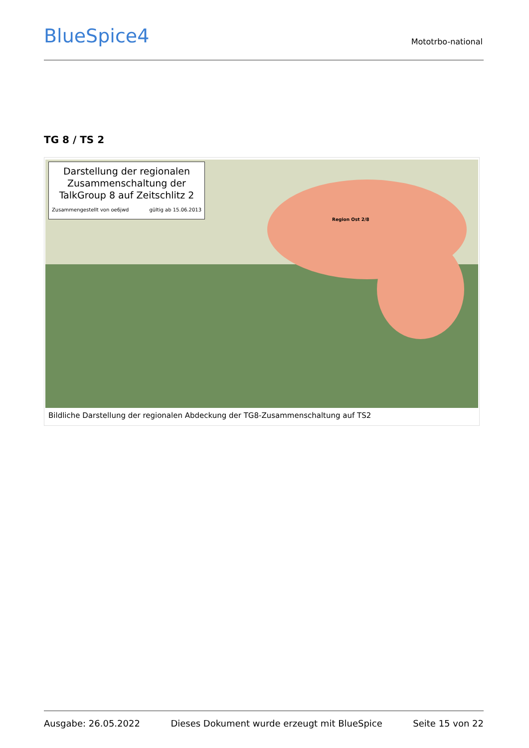BlueSpice4 Mototrbo-national
TG 8 / TS 2
Darstellung der regionalen Zusammenschaltung der TalkGroup 8 auf Zeitschlitz 2
Zusammengestellt von oe6jwd gültig ab 15.06.2013
Region Ost 2/8
Bildliche Darstellung der regionalen Abdeckung der TG8-Zusammenschaltung auf TS2
Ausgabe: 26.05.2022 Dieses Dokument wurde erzeugt mit BlueSpice Seite 15 von 22